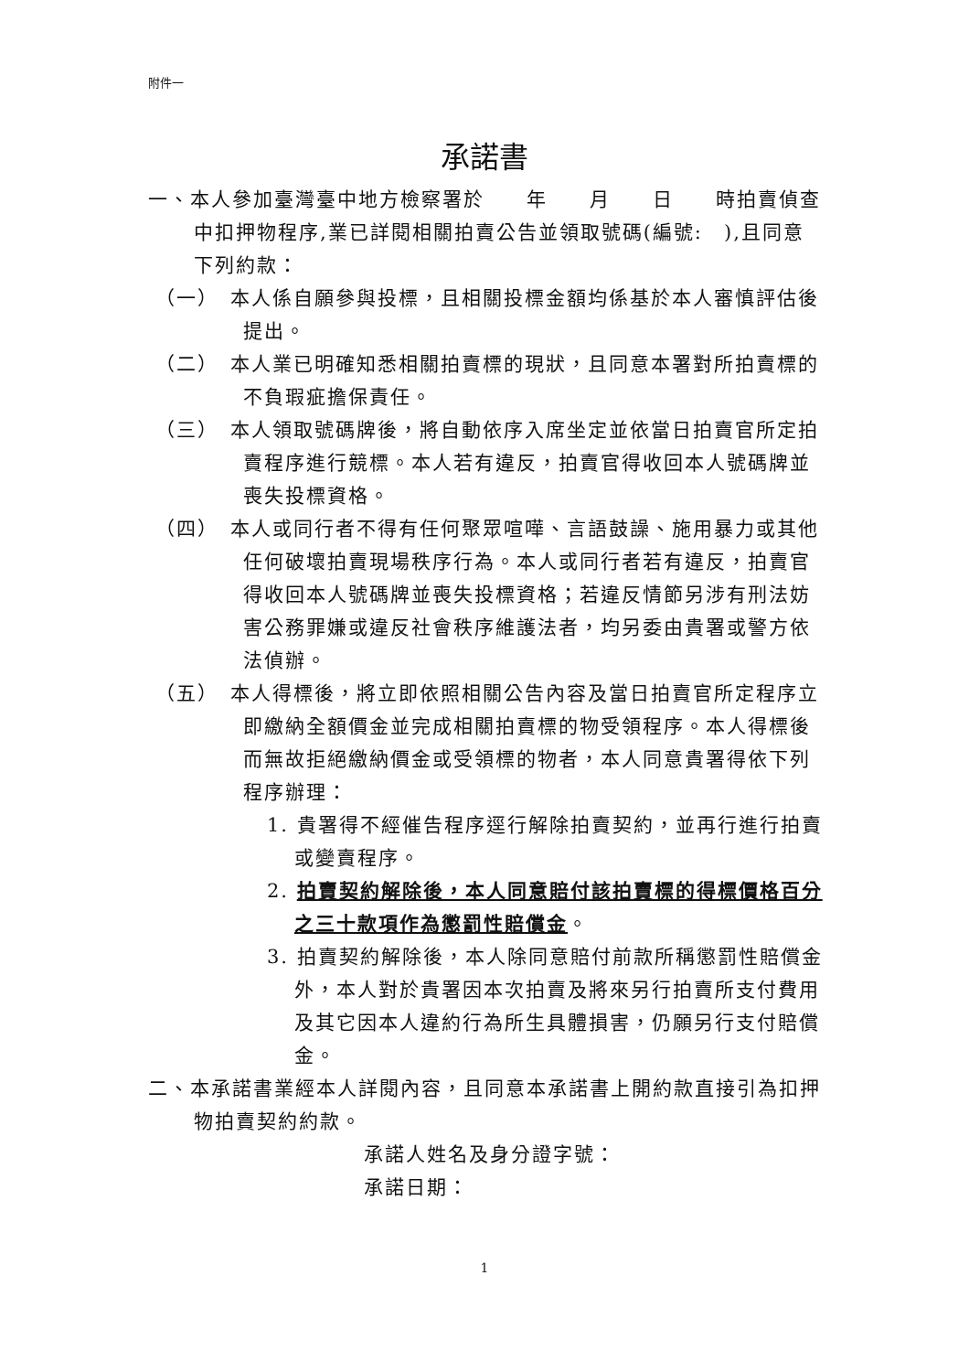附件一
承諾書
一、本人參加臺灣臺中地方檢察署於　　年　　月　　日　　時拍賣偵查中扣押物程序,業已詳閱相關拍賣公告並領取號碼(編號:　),且同意下列約款：
（一）　本人係自願參與投標，且相關投標金額均係基於本人審慎評估後提出。
（二）　本人業已明確知悉相關拍賣標的現狀，且同意本署對所拍賣標的不負瑕疵擔保責任。
（三）　本人領取號碼牌後，將自動依序入席坐定並依當日拍賣官所定拍賣程序進行競標。本人若有違反，拍賣官得收回本人號碼牌並喪失投標資格。
（四）　本人或同行者不得有任何聚眾喧嘩、言語鼓譟、施用暴力或其他任何破壞拍賣現場秩序行為。本人或同行者若有違反，拍賣官得收回本人號碼牌並喪失投標資格；若違反情節另涉有刑法妨害公務罪嫌或違反社會秩序維護法者，均另委由貴署或警方依法偵辦。
（五）　本人得標後，將立即依照相關公告內容及當日拍賣官所定程序立即繳納全額價金並完成相關拍賣標的物受領程序。本人得標後而無故拒絕繳納價金或受領標的物者，本人同意貴署得依下列程序辦理：
1. 貴署得不經催告程序逕行解除拍賣契約，並再行進行拍賣或變賣程序。
2. 拍賣契約解除後，本人同意賠付該拍賣標的得標價格百分之三十款項作為懲罰性賠償金。
3. 拍賣契約解除後，本人除同意賠付前款所稱懲罰性賠償金外，本人對於貴署因本次拍賣及將來另行拍賣所支付費用及其它因本人違約行為所生具體損害，仍願另行支付賠償金。
二、本承諾書業經本人詳閱內容，且同意本承諾書上開約款直接引為扣押物拍賣契約約款。
承諾人姓名及身分證字號：
承諾日期：
1